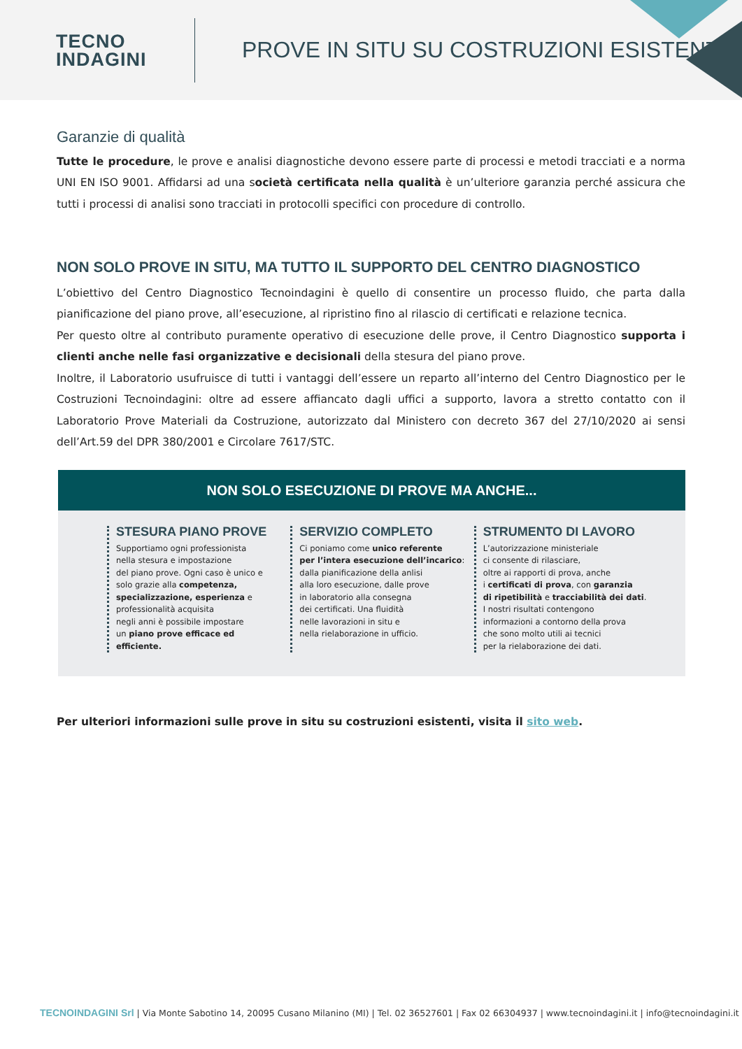TECNO
INDAGINI
PROVE IN SITU SU COSTRUZIONI ESISTENTI
Garanzie di qualità
Tutte le procedure, le prove e analisi diagnostiche devono essere parte di processi e metodi tracciati e a norma UNI EN ISO 9001. Affidarsi ad una società certificata nella qualità è un’ulteriore garanzia perché assicura che tutti i processi di analisi sono tracciati in protocolli specifici con procedure di controllo.
NON SOLO PROVE IN SITU, MA TUTTO IL SUPPORTO DEL CENTRO DIAGNOSTICO
L’obiettivo del Centro Diagnostico Tecnoindagini è quello di consentire un processo fluido, che parta dalla pianificazione del piano prove, all’esecuzione, al ripristino fino al rilascio di certificati e relazione tecnica.
Per questo oltre al contributo puramente operativo di esecuzione delle prove, il Centro Diagnostico supporta i clienti anche nelle fasi organizzative e decisionali della stesura del piano prove.
Inoltre, il Laboratorio usufruisce di tutti i vantaggi dell’essere un reparto all’interno del Centro Diagnostico per le Costruzioni Tecnoindagini: oltre ad essere affiancato dagli uffici a supporto, lavora a stretto contatto con il Laboratorio Prove Materiali da Costruzione, autorizzato dal Ministero con decreto 367 del 27/10/2020 ai sensi dell’Art.59 del DPR 380/2001 e Circolare 7617/STC.
NON SOLO ESECUZIONE DI PROVE MA ANCHE...
STESURA PIANO PROVE
Supportiamo ogni professionista
nella stesura e impostazione
del piano prove. Ogni caso è unico e
solo grazie alla competenza,
specializzazione, esperienza e
professionalità acquisita
negli anni è possibile impostare
un piano prove efficace ed
efficiente.
SERVIZIO COMPLETO
Ci poniamo come unico referente
per l’intera esecuzione dell’incarico:
dalla pianificazione della anlisi
alla loro esecuzione, dalle prove
in laboratorio alla consegna
dei certificati. Una fluidità
nelle lavorazioni in situ e
nella rielaborazione in ufficio.
STRUMENTO DI LAVORO
L’autorizzazione ministeriale
ci consente di rilasciare,
oltre ai rapporti di prova, anche
i certificati di prova, con garanzia
di ripetibilità e tracciabilità dei dati.
I nostri risultati contengono
informazioni a contorno della prova
che sono molto utili ai tecnici
per la rielaborazione dei dati.
Per ulteriori informazioni sulle prove in situ su costruzioni esistenti, visita il sito web.
TECNOINDAGINI Srl | Via Monte Sabotino 14, 20095 Cusano Milanino (MI) | Tel. 02 36527601 | Fax 02 66304937 | www.tecnoindagini.it | info@tecnoindagini.it